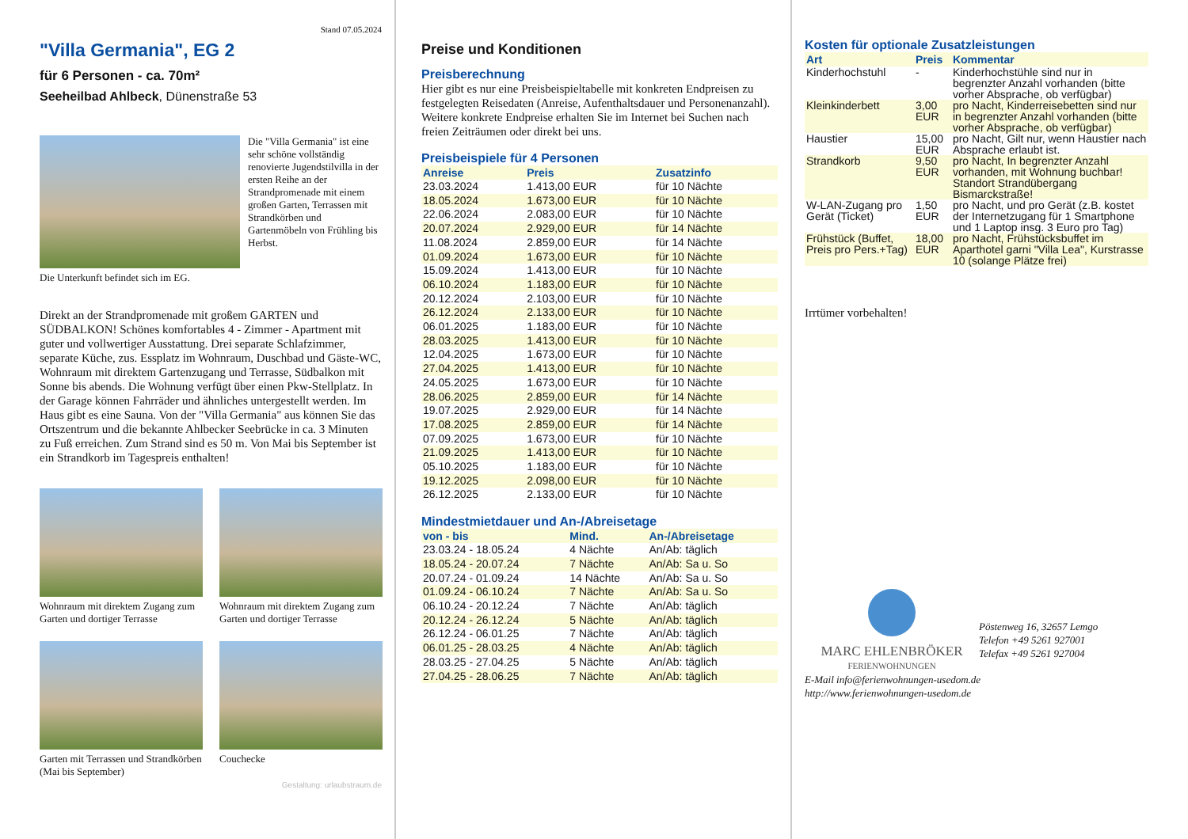Stand 07.05.2024
"Villa Germania", EG 2
für 6 Personen - ca. 70m²
Seeheilbad Ahlbeck, Dünenstraße 53
Die "Villa Germania" ist eine sehr schöne vollständig renovierte Jugendstilvilla in der ersten Reihe an der Strandpromenade mit einem großen Garten, Terrassen mit Strandkörben und Gartenmöbeln von Frühling bis Herbst.
Die Unterkunft befindet sich im EG.
Direkt an der Strandpromenade mit großem GARTEN und SÜDBALKON! Schönes komfortables 4 - Zimmer - Apartment mit guter und vollwertiger Ausstattung. Drei separate Schlafzimmer, separate Küche, zus. Essplatz im Wohnraum, Duschbad und Gäste-WC, Wohnraum mit direktem Gartenzugang und Terrasse, Südbalkon mit Sonne bis abends. Die Wohnung verfügt über einen Pkw-Stellplatz. In der Garage können Fahrräder und ähnliches untergestellt werden. Im Haus gibt es eine Sauna. Von der "Villa Germania" aus können Sie das Ortszentrum und die bekannte Ahlbecker Seebrücke in ca. 3 Minuten zu Fuß erreichen. Zum Strand sind es 50 m. Von Mai bis September ist ein Strandkorb im Tagespreis enthalten!
Wohnraum mit direktem Zugang zum Garten und dortiger Terrasse
Wohnraum mit direktem Zugang zum Garten und dortiger Terrasse
Garten mit Terrassen und Strandkörben (Mai bis September)
Couchecke
Gestaltung: urlaubstraum.de
Preise und Konditionen
Preisberechnung
Hier gibt es nur eine Preisbeispieltabelle mit konkreten Endpreisen zu festgelegten Reisedaten (Anreise, Aufenthaltsdauer und Personenanzahl). Weitere konkrete Endpreise erhalten Sie im Internet bei Suchen nach freien Zeiträumen oder direkt bei uns.
Preisbeispiele für 4 Personen
| Anreise | Preis | Zusatzinfo |
| --- | --- | --- |
| 23.03.2024 | 1.413,00 EUR | für 10 Nächte |
| 18.05.2024 | 1.673,00 EUR | für 10 Nächte |
| 22.06.2024 | 2.083,00 EUR | für 10 Nächte |
| 20.07.2024 | 2.929,00 EUR | für 14 Nächte |
| 11.08.2024 | 2.859,00 EUR | für 14 Nächte |
| 01.09.2024 | 1.673,00 EUR | für 10 Nächte |
| 15.09.2024 | 1.413,00 EUR | für 10 Nächte |
| 06.10.2024 | 1.183,00 EUR | für 10 Nächte |
| 20.12.2024 | 2.103,00 EUR | für 10 Nächte |
| 26.12.2024 | 2.133,00 EUR | für 10 Nächte |
| 06.01.2025 | 1.183,00 EUR | für 10 Nächte |
| 28.03.2025 | 1.413,00 EUR | für 10 Nächte |
| 12.04.2025 | 1.673,00 EUR | für 10 Nächte |
| 27.04.2025 | 1.413,00 EUR | für 10 Nächte |
| 24.05.2025 | 1.673,00 EUR | für 10 Nächte |
| 28.06.2025 | 2.859,00 EUR | für 14 Nächte |
| 19.07.2025 | 2.929,00 EUR | für 14 Nächte |
| 17.08.2025 | 2.859,00 EUR | für 14 Nächte |
| 07.09.2025 | 1.673,00 EUR | für 10 Nächte |
| 21.09.2025 | 1.413,00 EUR | für 10 Nächte |
| 05.10.2025 | 1.183,00 EUR | für 10 Nächte |
| 19.12.2025 | 2.098,00 EUR | für 10 Nächte |
| 26.12.2025 | 2.133,00 EUR | für 10 Nächte |
Mindestmietdauer und An-/Abreisetage
| von - bis | Mind. | An-/Abreisetage |
| --- | --- | --- |
| 23.03.24 - 18.05.24 | 4 Nächte | An/Ab: täglich |
| 18.05.24 - 20.07.24 | 7 Nächte | An/Ab: Sa u. So |
| 20.07.24 - 01.09.24 | 14 Nächte | An/Ab: Sa u. So |
| 01.09.24 - 06.10.24 | 7 Nächte | An/Ab: Sa u. So |
| 06.10.24 - 20.12.24 | 7 Nächte | An/Ab: täglich |
| 20.12.24 - 26.12.24 | 5 Nächte | An/Ab: täglich |
| 26.12.24 - 06.01.25 | 7 Nächte | An/Ab: täglich |
| 06.01.25 - 28.03.25 | 4 Nächte | An/Ab: täglich |
| 28.03.25 - 27.04.25 | 5 Nächte | An/Ab: täglich |
| 27.04.25 - 28.06.25 | 7 Nächte | An/Ab: täglich |
Kosten für optionale Zusatzleistungen
| Art | Preis | Kommentar |
| --- | --- | --- |
| Kinderhochstuhl | - | Kinderhochstühle sind nur in begrenzter Anzahl vorhanden (bitte vorher Absprache, ob verfügbar) |
| Kleinkinderbett | 3,00 EUR | pro Nacht, Kinderreisebetten sind nur in begrenzter Anzahl vorhanden (bitte vorher Absprache, ob verfügbar) |
| Haustier | 15,00 EUR | pro Nacht, Gilt nur, wenn Haustier nach Absprache erlaubt ist. |
| Strandkorb | 9,50 EUR | pro Nacht, In begrenzter Anzahl vorhanden, mit Wohnung buchbar! Standort Strandübergang Bismarckstraße! |
| W-LAN-Zugang pro Gerät (Ticket) | 1,50 EUR | pro Nacht, und pro Gerät (z.B. kostet der Internetzugang für 1 Smartphone und 1 Laptop insg. 3 Euro pro Tag) |
| Frühstück (Buffet, Preis pro Pers.+Tag) | 18,00 EUR | pro Nacht, Frühstücksbuffet im Aparthotel garni "Villa Lea", Kurstrasse 10 (solange Plätze frei) |
Irrtümer vorbehalten!
MARC EHLENBRÖKER
FERIENWOHNUNGEN
Pöstenweg 16, 32657 Lemgo
Telefon +49 5261 927001
Telefax +49 5261 927004
E-Mail info@ferienwohnungen-usedom.de
http://www.ferienwohnungen-usedom.de